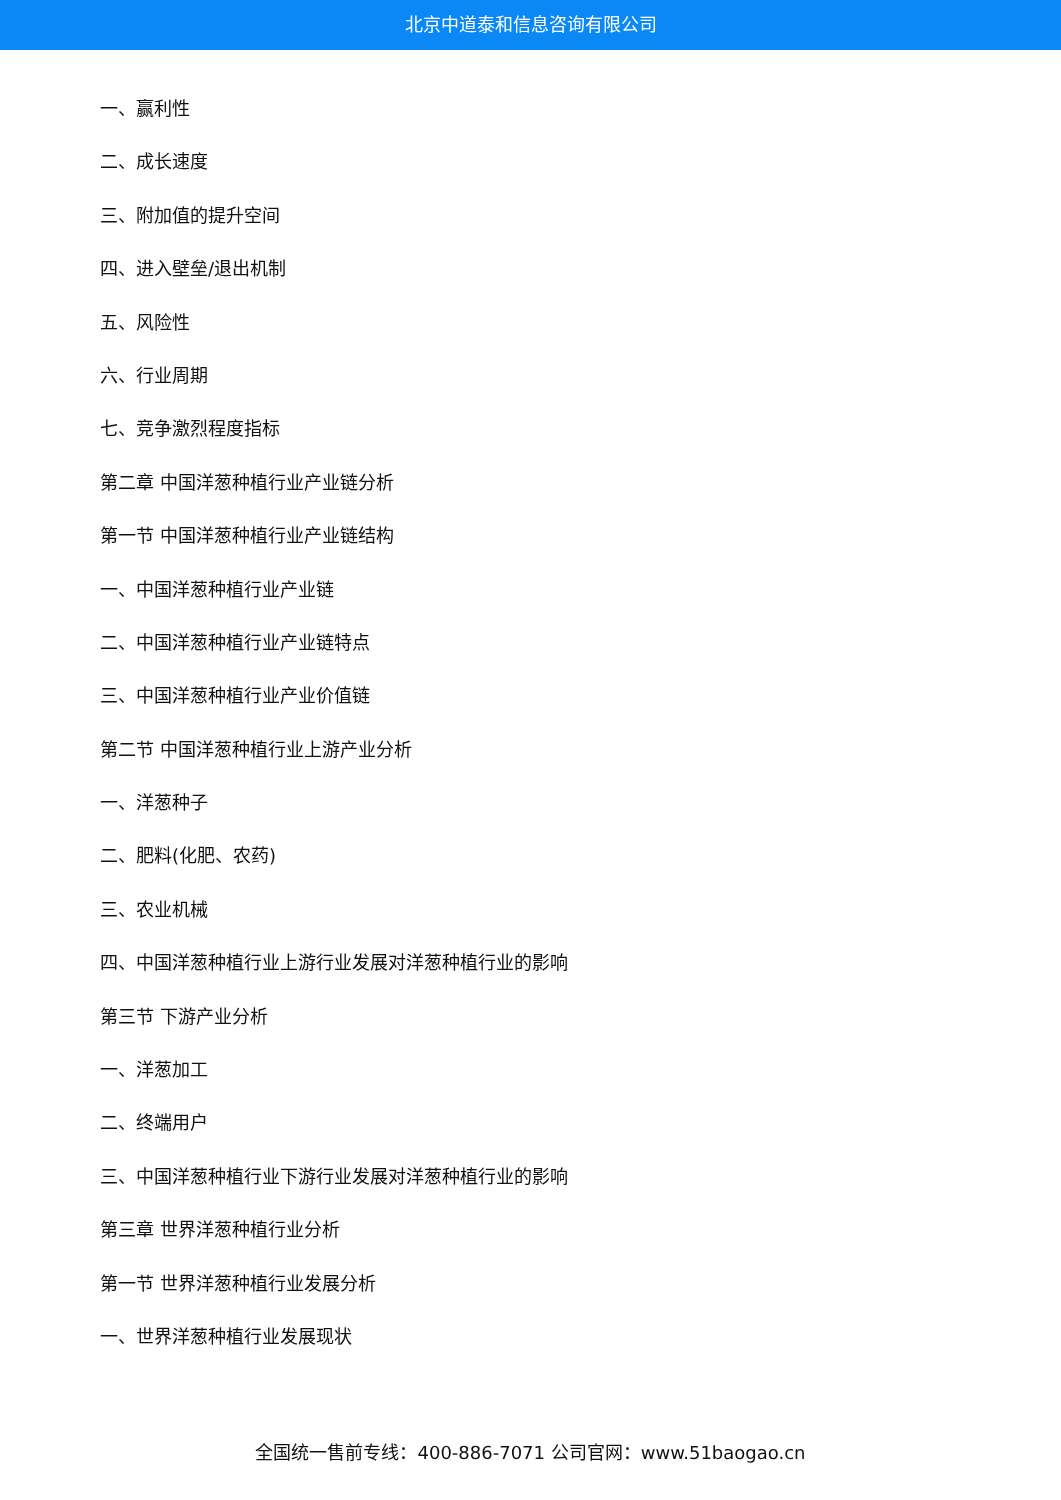北京中道泰和信息咨询有限公司
一、赢利性
二、成长速度
三、附加值的提升空间
四、进入壁垒/退出机制
五、风险性
六、行业周期
七、竞争激烈程度指标
第二章 中国洋葱种植行业产业链分析
第一节 中国洋葱种植行业产业链结构
一、中国洋葱种植行业产业链
二、中国洋葱种植行业产业链特点
三、中国洋葱种植行业产业价值链
第二节 中国洋葱种植行业上游产业分析
一、洋葱种子
二、肥料(化肥、农药)
三、农业机械
四、中国洋葱种植行业上游行业发展对洋葱种植行业的影响
第三节 下游产业分析
一、洋葱加工
二、终端用户
三、中国洋葱种植行业下游行业发展对洋葱种植行业的影响
第三章 世界洋葱种植行业分析
第一节 世界洋葱种植行业发展分析
一、世界洋葱种植行业发展现状
全国统一售前专线：400-886-7071 公司官网：www.51baogao.cn